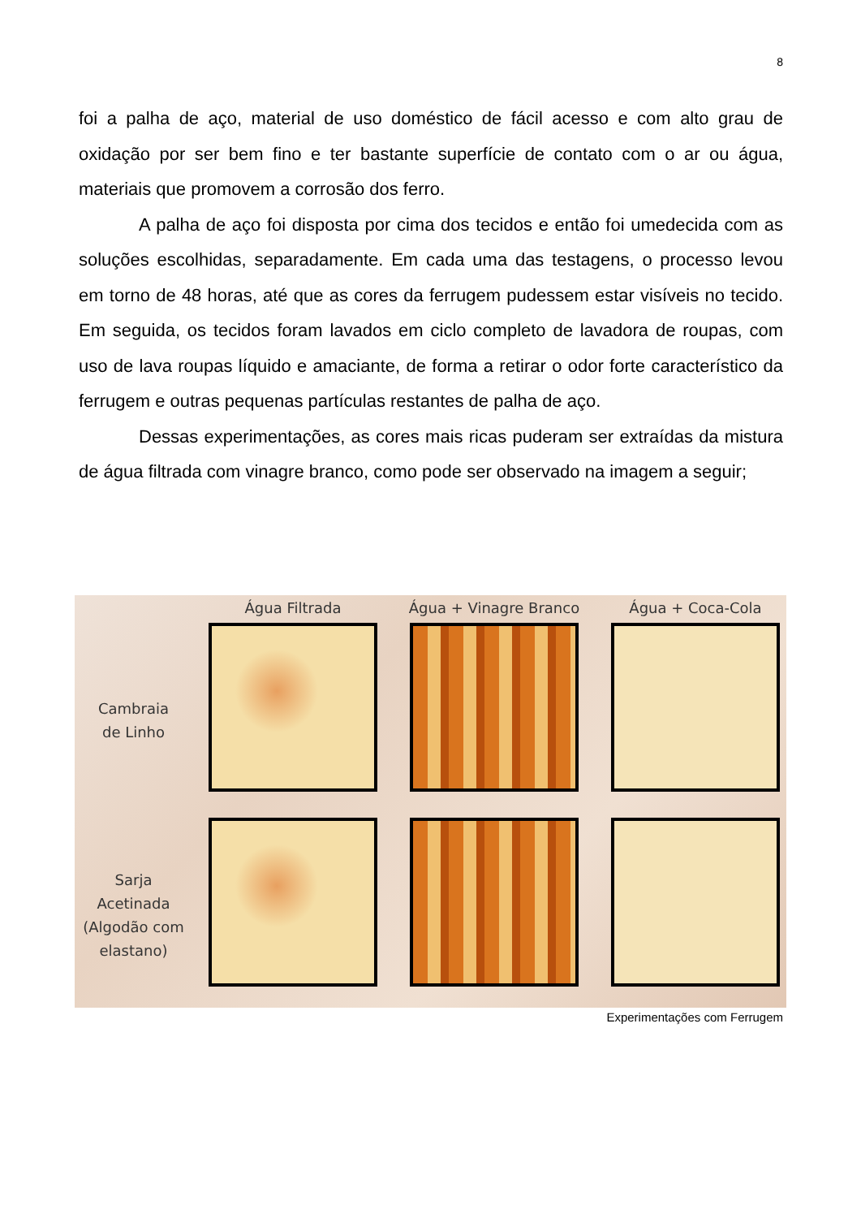8
foi a palha de aço, material de uso doméstico de fácil acesso e com alto grau de oxidação por ser bem fino e ter bastante superfície de contato com o ar ou água, materiais que promovem a corrosão dos ferro.
A palha de aço foi disposta por cima dos tecidos e então foi umedecida com as soluções escolhidas, separadamente. Em cada uma das testagens, o processo levou em torno de 48 horas, até que as cores da ferrugem pudessem estar visíveis no tecido. Em seguida, os tecidos foram lavados em ciclo completo de lavadora de roupas, com uso de lava roupas líquido e amaciante, de forma a retirar o odor forte característico da ferrugem e outras pequenas partículas restantes de palha de aço.
Dessas experimentações, as cores mais ricas puderam ser extraídas da mistura de água filtrada com vinagre branco, como pode ser observado na imagem a seguir;
Água Filtrada
Água + Vinagre Branco
Água + Coca-Cola
Cambraia
de Linho
Sarja
Acetinada
(Algodão com
elastano)
Experimentações com Ferrugem